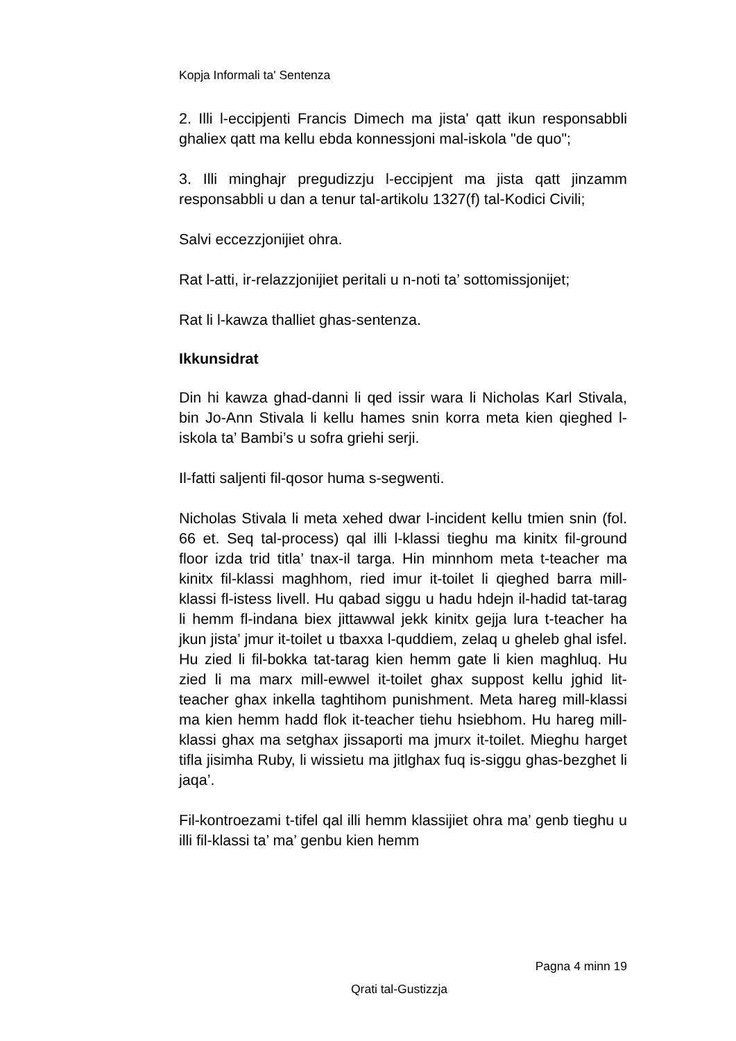Kopja Informali ta' Sentenza
2. Illi l-eccipjenti Francis Dimech ma jista' qatt ikun responsabbli ghaliex qatt ma kellu ebda konnessjoni mal-iskola "de quo";
3. Illi minghajr pregudizzju l-eccipjent ma jista qatt jinzamm responsabbli u dan a tenur tal-artikolu 1327(f) tal-Kodici Civili;
Salvi eccezzjonijiet ohra.
Rat l-atti, ir-relazzjonijiet peritali u n-noti ta’ sottomissjonijet;
Rat li l-kawza thalliet ghas-sentenza.
Ikkunsidrat
Din hi kawza ghad-danni li qed issir wara li Nicholas Karl Stivala, bin Jo-Ann Stivala li kellu hames snin korra meta kien qieghed l-iskola ta’ Bambi’s u sofra griehi serji.
Il-fatti saljenti fil-qosor huma s-segwenti.
Nicholas Stivala li meta xehed dwar l-incident kellu tmien snin (fol. 66 et. Seq tal-process) qal illi l-klassi tieghu ma kinitx fil-ground floor izda trid titla’ tnax-il targa. Hin minnhom meta t-teacher ma kinitx fil-klassi maghhom, ried imur it-toilet li qieghed barra mill-klassi fl-istess livell. Hu qabad siggu u hadu hdejn il-hadid tat-tarag li hemm fl-indana biex jittawwal jekk kinitx gejja lura t-teacher ha jkun jista’ jmur it-toilet u tbaxxa l-quddiem, zelaq u gheleb ghal isfel. Hu zied li fil-bokka tat-tarag kien hemm gate li kien maghluq. Hu zied li ma marx mill-ewwel it-toilet ghax suppost kellu jghid lit-teacher ghax inkella taghtihom punishment. Meta hareg mill-klassi ma kien hemm hadd flok it-teacher tiehu hsiebhom. Hu hareg mill-klassi ghax ma setghax jissaporti ma jmurx it-toilet. Mieghu harget tifla jisimha Ruby, li wissietu ma jitlghax fuq is-siggu ghas-bezghet li jaqa’.
Fil-kontroezami t-tifel qal illi hemm klassijiet ohra ma’ genb tieghu u illi fil-klassi ta’ ma’ genbu kien hemm
Pagna 4 minn 19
Qrati tal-Gustizzja